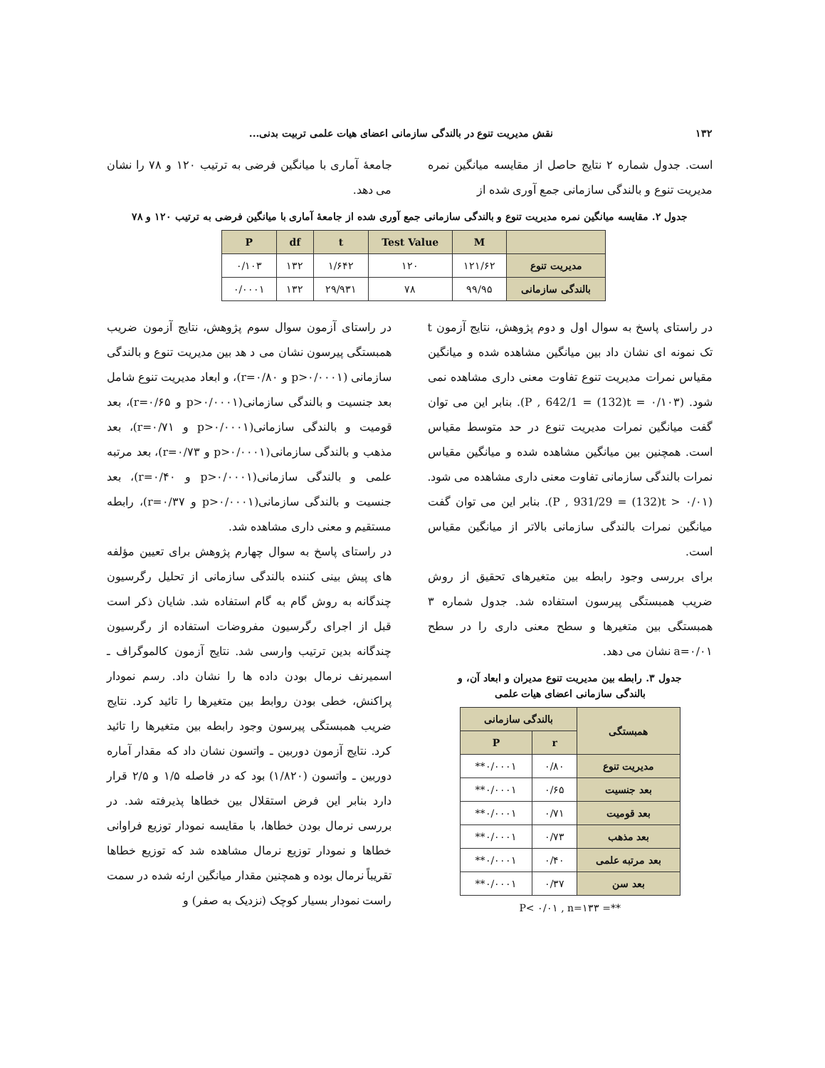۱۳۲ نقش مدیریت تنوع در بالندگی سازمانی اعضای هیات علمی تربیت بدنی...
است. جدول شماره ۲ نتایج حاصل از مقایسه میانگین نمره مدیریت تنوع و بالندگی سازمانی جمع آوری شده از
جامعهٔ آماری با میانگین فرضی به ترتیب ۱۲۰ و ۷۸ را نشان می دهد.
جدول ۲. مقایسه میانگین نمره مدیریت تنوع و بالندگی سازمانی جمع آوری شده از جامعهٔ آماری با میانگین فرضی به ترتیب ۱۲۰ و ۷۸
| | M | Test Value | t | df | P |
| --- | --- | --- | --- | --- | --- |
| مدیریت تنوع | ۱۲۱/۶۲ | ۱۲۰ | ۱/۶۴۲ | ۱۳۲ | ۰/۱۰۳ |
| بالندگی سازمانی | ۹۹/۹۵ | ۷۸ | ۲۹/۹۳۱ | ۱۳۲ | ۰/۰۰۰۱ |
در راستای پاسخ به سوال اول و دوم پژوهش، نتایج آزمون t تک نمونه ای نشان داد بین میانگین مشاهده شده و میانگین مقیاس نمرات مدیریت تنوع تفاوت معنی داری مشاهده نمی شود. (P , 642/1 = (132)t = ۰/۱۰۳). بنابر این می توان گفت میانگین نمرات مدیریت تنوع در حد متوسط مقیاس است. همچنین بین میانگین مشاهده شده و میانگین مقیاس نمرات بالندگی سازمانی تفاوت معنی داری مشاهده می شود. (P , 931/29 = (132)t > ۰/۰۱). بنابر این می توان گفت میانگین نمرات بالندگی سازمانی بالاتر از میانگین مقیاس است.
برای بررسی وجود رابطه بین متغیرهای تحقیق از روش ضریب همبستگی پیرسون استفاده شد. جدول شماره ۳ همبستگی بین متغیرها و سطح معنی داری را در سطح a=۰/۰۱ نشان می دهد.
جدول ۳. رابطه بین مدیریت تنوع مدیران و ابعاد آن، و
بالندگی سازمانی اعضای هیات علمی
| همبستگی | بالندگی سازمانی | |
| --- | --- | --- |
| | r | P |
| مدیریت تنوع | ۰/۸۰ | ۰/۰۰۰۱** |
| بعد جنسیت | ۰/۶۵ | ۰/۰۰۰۱** |
| بعد قومیت | ۰/۷۱ | ۰/۰۰۰۱** |
| بعد مذهب | ۰/۷۳ | ۰/۰۰۰۱** |
| بعد مرتبه علمی | ۰/۴۰ | ۰/۰۰۰۱** |
| بعد سن | ۰/۳۷ | ۰/۰۰۰۱** |
**= P< ۰/۰۱ , n=۱۳۳
در راستای آزمون سوال سوم پژوهش، نتایج آزمون ضریب همبستگی پیرسون نشان می د هد بین مدیریت تنوع و بالندگی سازمانی (p>۰/۰۰۰۱ و r=۰/۸۰)، و ابعاد مدیریت تنوع شامل بعد جنسیت و بالندگی سازمانی(p>۰/۰۰۰۱ و r=۰/۶۵)، بعد قومیت و بالندگی سازمانی(p>۰/۰۰۰۱ و r=۰/۷۱)، بعد مذهب و بالندگی سازمانی(p>۰/۰۰۰۱ و r=۰/۷۳)، بعد مرتبه علمی و بالندگی سازمانی(p>۰/۰۰۰۱ و r=۰/۴۰)، بعد جنسیت و بالندگی سازمانی(p>۰/۰۰۰۱ و r=۰/۳۷)، رابطه مستقیم و معنی داری مشاهده شد.
در راستای پاسخ به سوال چهارم پژوهش برای تعیین مؤلفه های پیش بینی کننده بالندگی سازمانی از تحلیل رگرسیون چندگانه به روش گام به گام استفاده شد. شایان ذکر است قبل از اجرای رگرسیون مفروضات استفاده از رگرسیون چندگانه بدین ترتیب وارسی شد. نتایج آزمون کالموگراف ـ اسمیرنف نرمال بودن داده ها را نشان داد. رسم نمودار پراکنش، خطی بودن روابط بین متغیرها را تائید کرد. نتایج ضریب همبستگی پیرسون وجود رابطه بین متغیرها را تائید کرد. نتایج آزمون دوربین ـ واتسون نشان داد که مقدار آماره دوربین ـ واتسون (۱/۸۲۰) بود که در فاصله ۱/۵ و ۲/۵ قرار دارد بنابر این فرض استقلال بین خطاها پذیرفته شد. در بررسی نرمال بودن خطاها، با مقایسه نمودار توزیع فراوانی خطاها و نمودار توزیع نرمال مشاهده شد که توزیع خطاها تقریباً نرمال بوده و همچنین مقدار میانگین ارئه شده در سمت راست نمودار بسیار کوچک (نزدیک به صفر) و